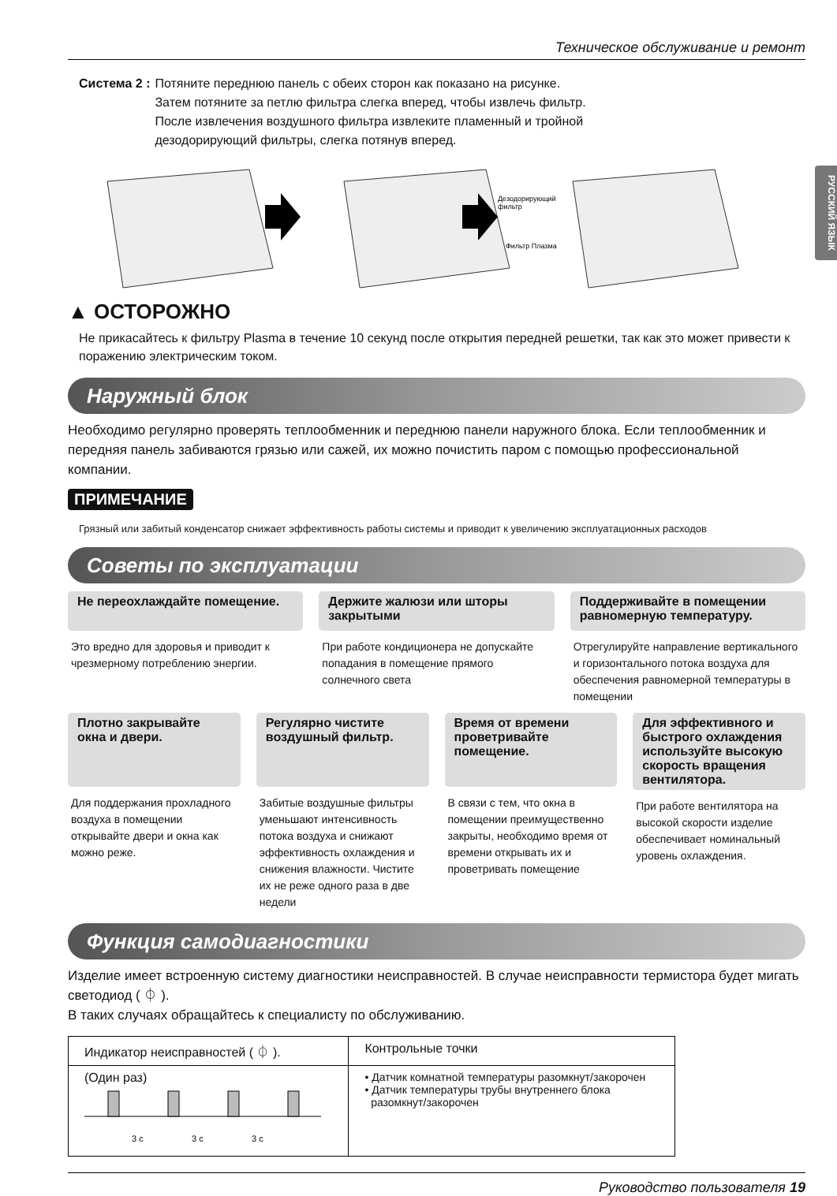РУССКИЙ ЯЗЫК
Техническое обслуживание и ремонт
Система 2 : Потяните переднюю панель с обеих сторон как показано на рисунке.
Затем потяните за петлю фильтра слегка вперед, чтобы извлечь фильтр.
После извлечения воздушного фильтра извлеките пламенный и тройной
дезодорирующий фильтры, слегка потянув вперед.
Дезодорирующий
фильтр
Фильтр Плазма
▲ ОСТОРОЖНО
Не прикасайтесь к фильтру Plasma в течение 10 секунд после открытия передней решетки, так как это может привести к поражению электрическим током.
Наружный блок
Необходимо регулярно проверять теплообменник и переднюю панели наружного блока. Если теплообменник и передняя панель забиваются грязью или сажей, их можно почистить паром с помощью профессиональной компании.
ПРИМЕЧАНИЕ
Грязный или забитый конденсатор снижает эффективность работы системы и приводит к увеличению эксплуатационных расходов
Советы по эксплуатации
Не переохлаждайте помещение.
Это вредно для здоровья и приводит к чрезмерному потреблению энергии.
Держите жалюзи или шторы закрытыми
При работе кондиционера не допускайте попадания в помещение прямого солнечного света
Поддерживайте в помещении равномерную температуру.
Отрегулируйте направление вертикального и горизонтального потока воздуха для обеспечения равномерной температуры в помещении
Плотно закрывайте окна и двери.
Для поддержания прохладного воздуха в помещении открывайте двери и окна как можно реже.
Регулярно чистите воздушный фильтр.
Забитые воздушные фильтры уменьшают интенсивность потока воздуха и снижают эффективность охлаждения и снижения влажности. Чистите их не реже одного раза в две недели
Время от времени проветривайте помещение.
В связи с тем, что окна в помещении преимущественно закрыты, необходимо время от времени открывать их и проветривать помещение
Для эффективного и быстрого охлаждения используйте высокую скорость вращения вентилятора.
При работе вентилятора на высокой скорости изделие обеспечивает номинальный уровень охлаждения.
Функция самодиагностики
Изделие имеет встроенную систему диагностики неисправностей. В случае неисправности термистора будет мигать светодиод ( ⏀ ).
В таких случаях обращайтесь к специалисту по обслуживанию.
| Индикатор неисправностей ( ⏀ ). | Контрольные точки |
| --- | --- |
| (Один раз) 3 c 3 c 3 c | • Датчик комнатной температуры разомкнут/закорочен • Датчик температуры трубы внутреннего блока разомкнут/закорочен |
Руководство пользователя 19